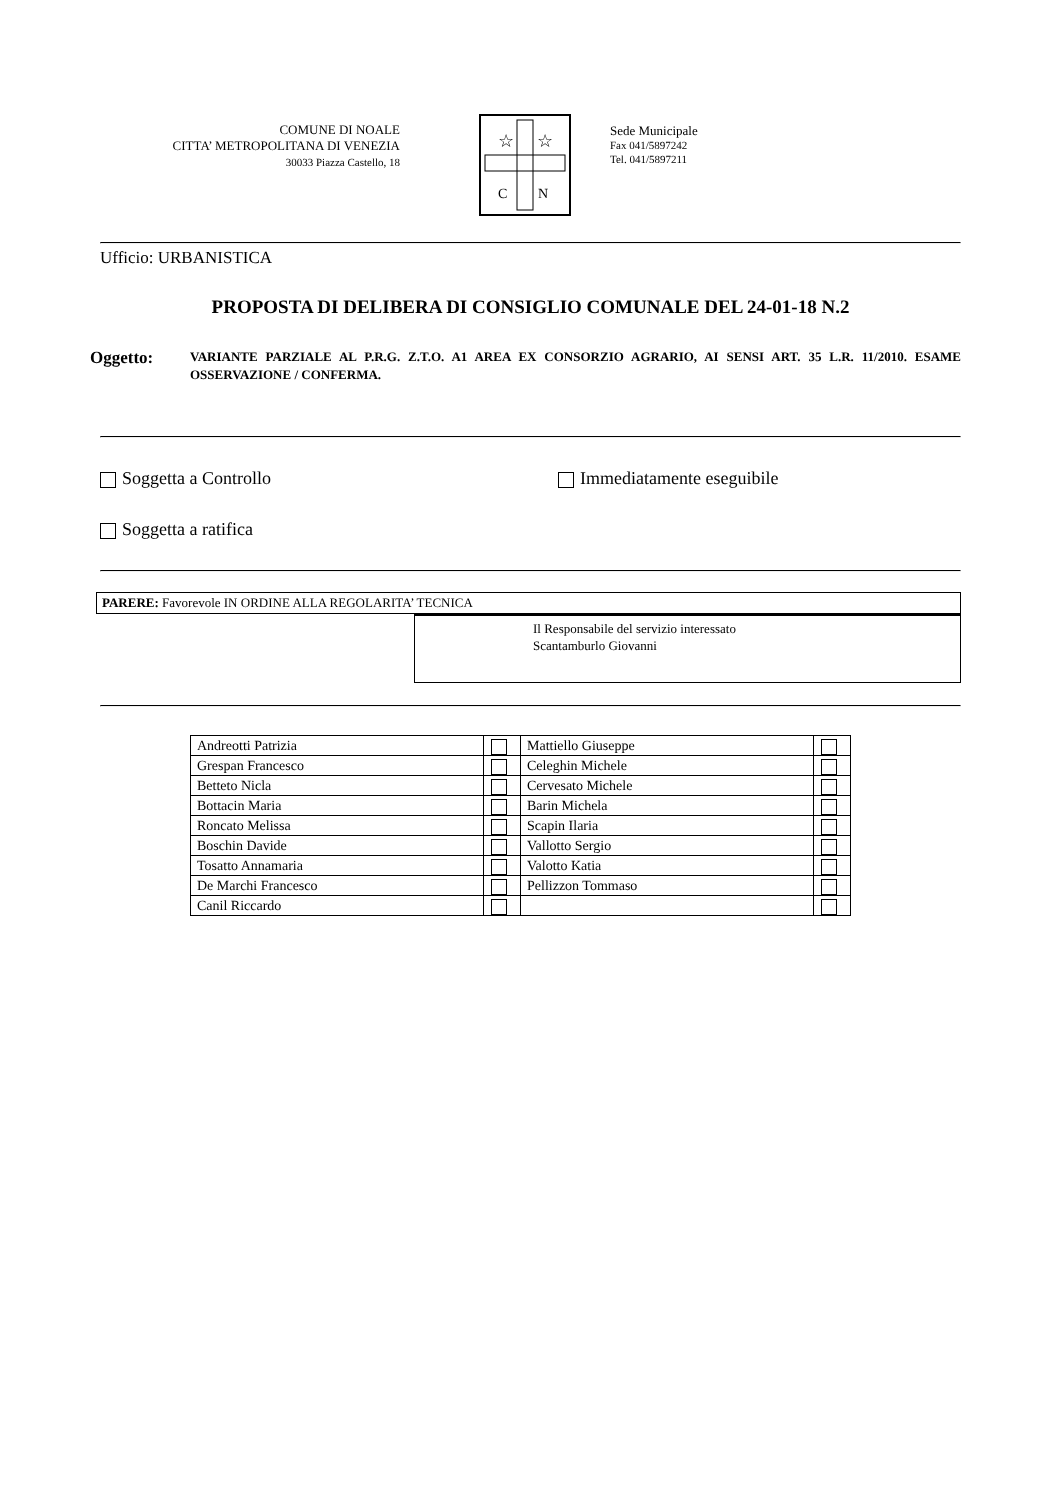COMUNE DI NOALE
CITTA’ METROPOLITANA DI VENEZIA
30033 Piazza Castello, 18
☆
☆
C
N
Sede Municipale
Fax 041/5897242
Tel. 041/5897211
Ufficio: URBANISTICA
PROPOSTA DI DELIBERA DI CONSIGLIO COMUNALE DEL 24-01-18 N.2
Oggetto:
VARIANTE PARZIALE AL P.R.G. Z.T.O. A1 AREA EX CONSORZIO AGRARIO, AI SENSI ART. 35 L.R. 11/2010. ESAME OSSERVAZIONE / CONFERMA.
Soggetta a Controllo Immediatamente eseguibile
Soggetta a ratifica
PARERE: Favorevole IN ORDINE ALLA REGOLARITA’ TECNICA
Il Responsabile del servizio interessato
Scantamburlo Giovanni
| Andreotti Patrizia | | Mattiello Giuseppe | |
| Grespan Francesco | | Celeghin Michele | |
| Betteto Nicla | | Cervesato Michele | |
| Bottacin Maria | | Barin Michela | |
| Roncato Melissa | | Scapin Ilaria | |
| Boschin Davide | | Vallotto Sergio | |
| Tosatto Annamaria | | Valotto Katia | |
| De Marchi Francesco | | Pellizzon Tommaso | |
| Canil Riccardo | | | |